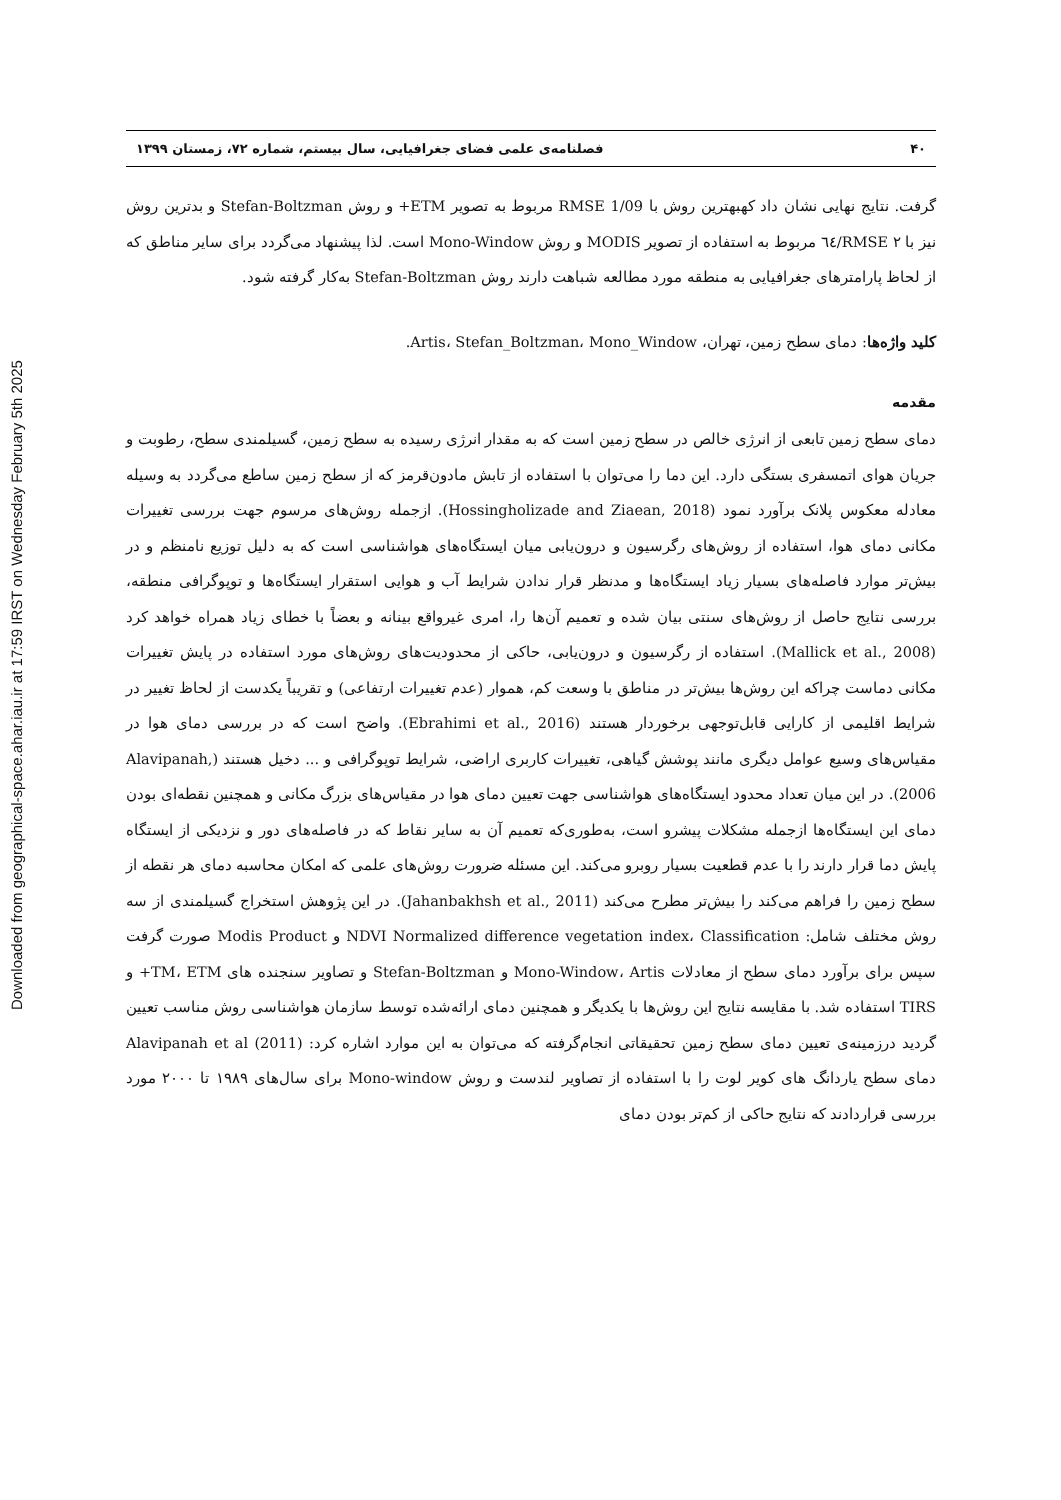Downloaded from geographical-space.ahar.iau.ir at 17:59 IRST on Wednesday February 5th 2025
۴۰ فصلنامه‌ی علمی فضای جغرافیایی، سال بیستم، شماره ۷۲، زمستان ۱۳۹۹
گرفت. نتایج نهایی نشان داد کهبهترین روش با RMSE 1/09 مربوط به تصویر ETM+ و روش Stefan-Boltzman و بدترین روش نیز با RMSE ۲/٦٤ مربوط به استفاده از تصویر MODIS و روش Mono-Window است. لذا پیشنهاد می‌گردد برای سایر مناطق که از لحاظ پارامترهای جغرافیایی به منطقه مورد مطالعه شباهت دارند روش Stefan-Boltzman به‌کار گرفته شود.
کلید واژه‌ها: دمای سطح زمین، تهران، Artis، Stefan_Boltzman، Mono_Window.
مقدمه
دمای سطح زمین تابعی از انرژی خالص در سطح زمین است که به مقدار انرژی رسیده به سطح زمین، گسیلمندی سطح، رطوبت و جریان هوای اتمسفری بستگی دارد. این دما را می‌توان با استفاده از تابش مادون‌قرمز که از سطح زمین ساطع می‌گردد به وسیله معادله معکوس پلانک برآورد نمود (Hossingholizade and Ziaean, 2018). ازجمله روش‌های مرسوم جهت بررسی تغییرات مکانی دمای هوا، استفاده از روش‌های رگرسیون و درون‌یابی میان ایستگاه‌های هواشناسی است که به دلیل توزیع نامنظم و در بیش‌تر موارد فاصله‌های بسیار زیاد ایستگاه‌ها و مدنظر قرار ندادن شرایط آب و هوایی استقرار ایستگاه‌ها و توپوگرافی منطقه، بررسی نتایج حاصل از روش‌های سنتی بیان شده و تعمیم آن‌ها را، امری غیرواقع بینانه و بعضاً با خطای زیاد همراه خواهد کرد (Mallick et al., 2008). استفاده از رگرسیون و درون‌یابی، حاکی از محدودیت‌های روش‌های مورد استفاده در پایش تغییرات مکانی دماست چراکه این روش‌ها بیش‌تر در مناطق با وسعت کم، هموار (عدم تغییرات ارتفاعی) و تقریباً یکدست از لحاظ تغییر در شرایط اقلیمی از کارایی قابل‌توجهی برخوردار هستند (Ebrahimi et al., 2016). واضح است که در بررسی دمای هوا در مقیاس‌های وسیع عوامل دیگری مانند پوشش گیاهی، تغییرات کاربری اراضی، شرایط توپوگرافی و ... دخیل هستند (Alavipanah, 2006). در این میان تعداد محدود ایستگاه‌های هواشناسی جهت تعیین دمای هوا در مقیاس‌های بزرگ مکانی و همچنین نقطه‌ای بودن دمای این ایستگاه‌ها ازجمله مشکلات پیشرو است، به‌طوری‌که تعمیم آن به سایر نقاط که در فاصله‌های دور و نزدیکی از ایستگاه پایش دما قرار دارند را با عدم قطعیت بسیار روبرو می‌کند. این مسئله ضرورت روش‌های علمی که امکان محاسبه دمای هر نقطه از سطح زمین را فراهم می‌کند را بیش‌تر مطرح می‌کند (Jahanbakhsh et al., 2011). در این پژوهش استخراج گسیلمندی از سه روش مختلف شامل: NDVI Normalized difference vegetation index، Classification و Modis Product صورت گرفت سپس برای برآورد دمای سطح از معادلات Mono-Window، Artis و Stefan-Boltzman و تصاویر سنجنده های TM، ETM+ و TIRS استفاده شد. با مقایسه نتایج این روش‌ها با یکدیگر و همچنین دمای ارائه‌شده توسط سازمان هواشناسی روش مناسب تعیین گردید درزمینه‌ی تعیین دمای سطح زمین تحقیقاتی انجام‌گرفته که می‌توان به این موارد اشاره کرد: Alavipanah et al (2011) دمای سطح یاردانگ های کویر لوت را با استفاده از تصاویر لندست و روش Mono-window برای سال‌های ۱۹۸۹ تا ۲۰۰۰ مورد بررسی قراردادند که نتایج حاکی از کم‌تر بودن دمای